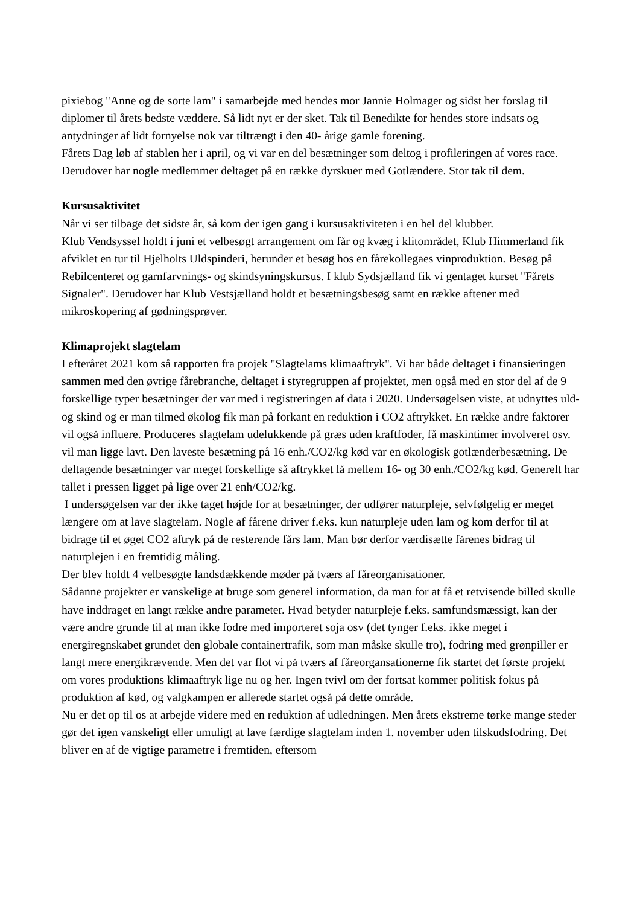pixiebog "Anne og de sorte lam" i samarbejde med hendes mor Jannie Holmager og sidst her forslag til diplomer til årets bedste væddere. Så lidt nyt er der sket. Tak til Benedikte for hendes store indsats og antydninger af lidt fornyelse nok var tiltrængt i den 40- årige gamle forening.
Fårets Dag løb af stablen her i april, og vi var en del besætninger som deltog i profileringen af vores race. Derudover har nogle medlemmer deltaget på en række dyrskuer med Gotlændere. Stor tak til dem.
Kursusaktivitet
Når vi ser tilbage det sidste år, så kom der igen gang i kursusaktiviteten i en hel del klubber.
Klub Vendsyssel holdt i juni et velbesøgt arrangement om får og kvæg i klitområdet, Klub Himmerland fik afviklet en tur til Hjelholts Uldspinderi, herunder et besøg hos en fårekollegaes vinproduktion. Besøg på Rebilcenteret og garnfarvnings- og skindsyningskursus. I klub Sydsjælland fik vi gentaget kurset "Fårets Signaler". Derudover har Klub Vestsjælland holdt et besætningsbesøg samt en række aftener med mikroskopering af gødningsprøver.
Klimaprojekt slagtelam
I efteråret 2021 kom så rapporten fra projek "Slagtelams klimaaftryk". Vi har både deltaget i finansieringen sammen med den øvrige fårebranche, deltaget i styregruppen af projektet, men også med en stor del af de 9 forskellige typer besætninger der var med i registreringen af data i 2020. Undersøgelsen viste, at udnyttes uld- og skind og er man tilmed økolog fik man på forkant en reduktion i CO2 aftrykket. En række andre faktorer vil også influere. Produceres slagtelam udelukkende på græs uden kraftfoder, få maskintimer involveret osv. vil man ligge lavt. Den laveste besætning på 16 enh./CO2/kg kød var en økologisk gotlænderbesætning. De deltagende besætninger var meget forskellige så aftrykket lå mellem 16- og 30 enh./CO2/kg kød. Generelt har tallet i pressen ligget på lige over 21 enh/CO2/kg.
I undersøgelsen var der ikke taget højde for at besætninger, der udfører naturpleje, selvfølgelig er meget længere om at lave slagtelam. Nogle af fårene driver f.eks. kun naturpleje uden lam og kom derfor til at bidrage til et øget CO2 aftryk på de resterende fårs lam. Man bør derfor værdisætte fårenes bidrag til naturplejen i en fremtidig måling.
Der blev holdt 4 velbesøgte landsdækkende møder på tværs af fåreorganisationer.
Sådanne projekter er vanskelige at bruge som generel information, da man for at få et retvisende billed skulle have inddraget en langt række andre parameter. Hvad betyder naturpleje f.eks. samfundsmæssigt, kan der være andre grunde til at man ikke fodre med importeret soja osv (det tynger f.eks. ikke meget i energiregnskabet grundet den globale containertrafik, som man måske skulle tro), fodring med grønpiller er langt mere energikrævende. Men det var flot vi på tværs af fåreorgansationerne fik startet det første projekt om vores produktions klimaaftryk lige nu og her. Ingen tvivl om der fortsat kommer politisk fokus på produktion af kød, og valgkampen er allerede startet også på dette område.
Nu er det op til os at arbejde videre med en reduktion af udledningen. Men årets ekstreme tørke mange steder gør det igen vanskeligt eller umuligt at lave færdige slagtelam inden 1. november uden tilskudsfodring. Det bliver en af de vigtige parametre i fremtiden, eftersom